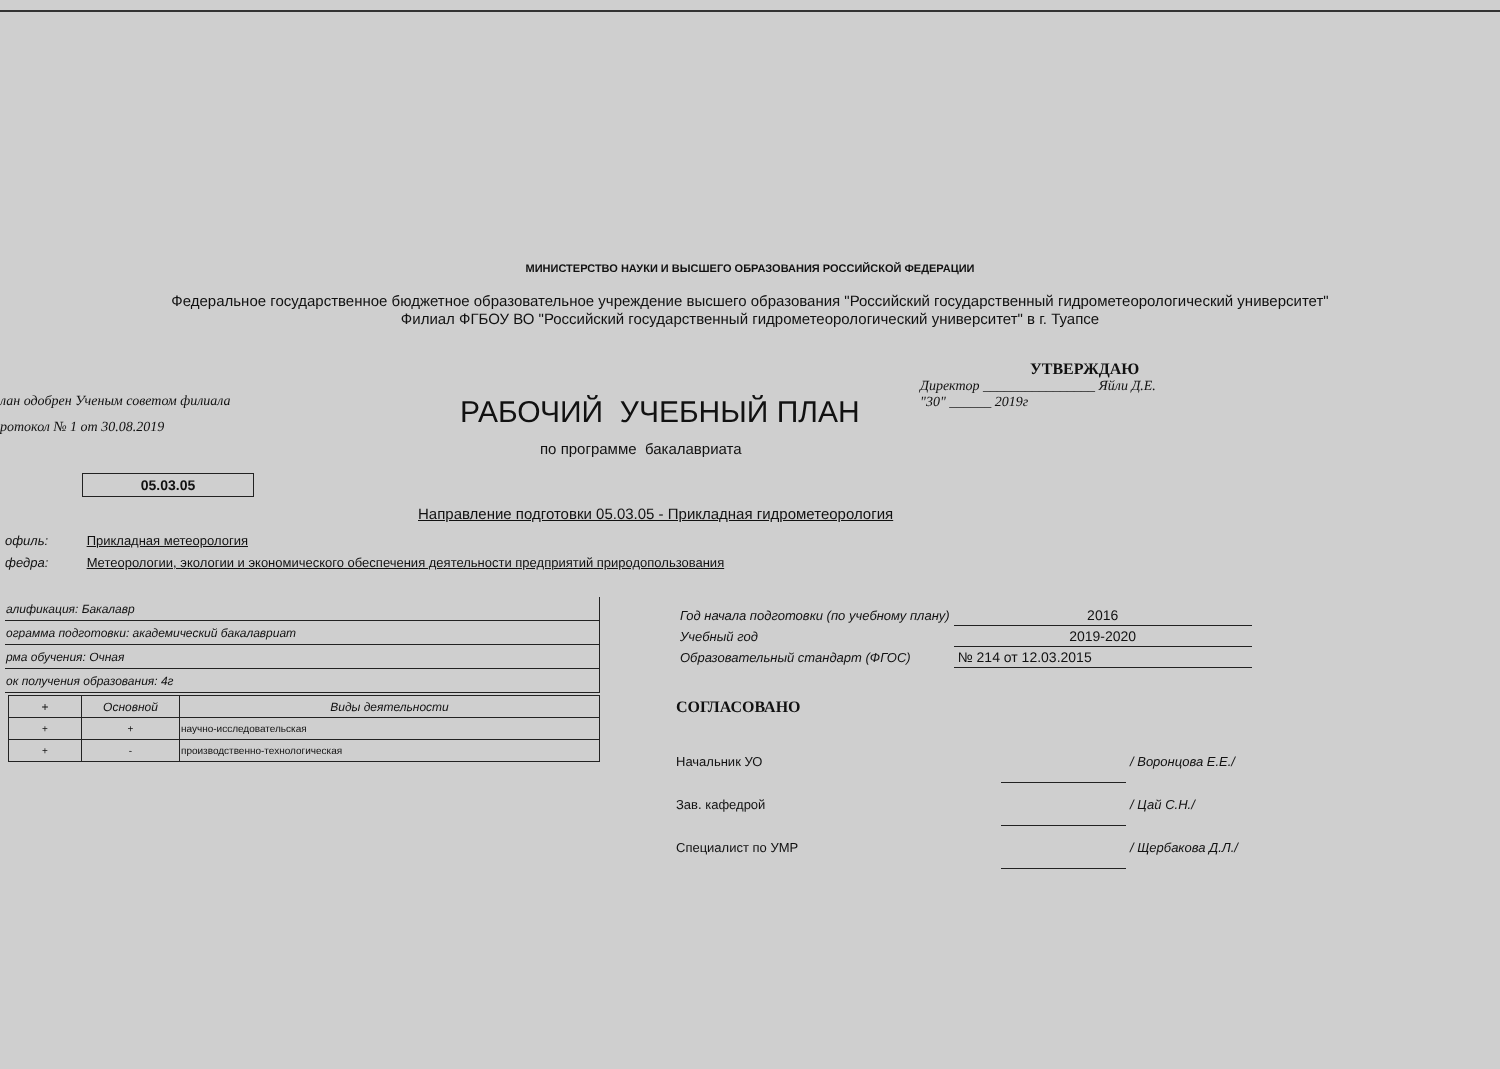МИНИСТЕРСТВО НАУКИ И ВЫСШЕГО ОБРАЗОВАНИЯ РОССИЙСКОЙ ФЕДЕРАЦИИ
Федеральное государственное бюджетное образовательное учреждение высшего образования "Российский государственный гидрометеорологический университет"
Филиал ФГБОУ ВО "Российский государственный гидрометеорологический университет" в г. Туапсе
УТВЕРЖДАЮ
Директор ________________ Яйли Д.Е.
"30" ______ 2019г
лан одобрен Ученым советом филиала
ротокол № 1 от 30.08.2019
РАБОЧИЙ УЧЕБНЫЙ ПЛАН
по программе бакалавриата
05.03.05
Направление подготовки 05.03.05 - Прикладная гидрометеорология
офиль: Прикладная метеорология
федра: Метеорологии, экологии и экономического обеспечения деятельности предприятий природопользования
| алификация: Бакалавр |
| ограмма подготовки: академический бакалавриат |
| рма обучения: Очная |
| ок получения образования: 4г |
| + | Основной | Виды деятельности |
| --- | --- | --- |
| + | + | научно-исследовательская |
| + | - | производственно-технологическая |
| Год начала подготовки (по учебному плану) | 2016 |
| Учебный год | 2019-2020 |
| Образовательный стандарт (ФГОС) | № 214 от 12.03.2015 |
СОГЛАСОВАНО
| Начальник УО | | / Воронцова Е.Е./ |
| Зав. кафедрой | | / Цай С.Н./ |
| Специалист по УМР | | / Щербакова Д.Л./ |